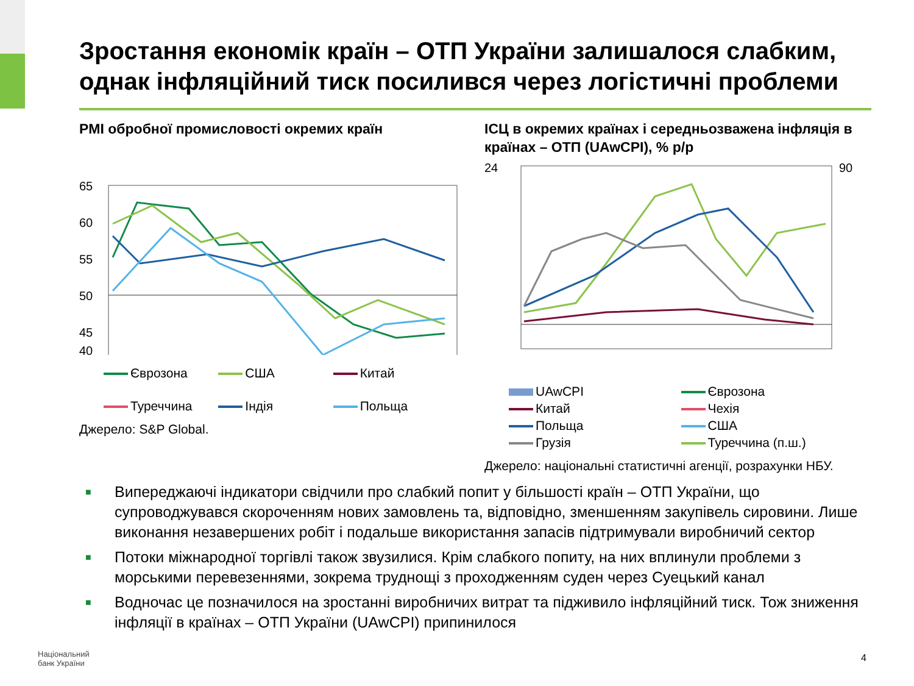Зростання економік країн – ОТП України залишалося слабким, однак інфляційний тиск посилився через логістичні проблеми
PMI обробної промисловості окремих країн
65
60
55
50
45
40
Єврозона
США
Китай
Туреччина
Індія
Польща
Джерело: S&P Global.
ІСЦ в окремих країнах і середньозважена інфляція в країнах – ОТП (UAwCPI), % р/р
24
90
UAwCPI
Єврозона
Китай
Чехія
Польща
США
Грузія
Туреччина (п.ш.)
Джерело: національні статистичні агенції, розрахунки НБУ.
■ Випереджаючі індикатори свідчили про слабкий попит у більшості країн – ОТП України, що супроводжувався скороченням нових замовлень та, відповідно, зменшенням закупівель сировини. Лише виконання незавершених робіт і подальше використання запасів підтримували виробничий сектор
■ Потоки міжнародної торгівлі також звузилися. Крім слабкого попиту, на них вплинули проблеми з морськими перевезеннями, зокрема труднощі з проходженням суден через Суецький канал
■ Водночас це позначилося на зростанні виробничих витрат та підживило інфляційний тиск. Тож зниження інфляції в країнах – ОТП України (UAwCPI) припинилося
Національний
банк України
4